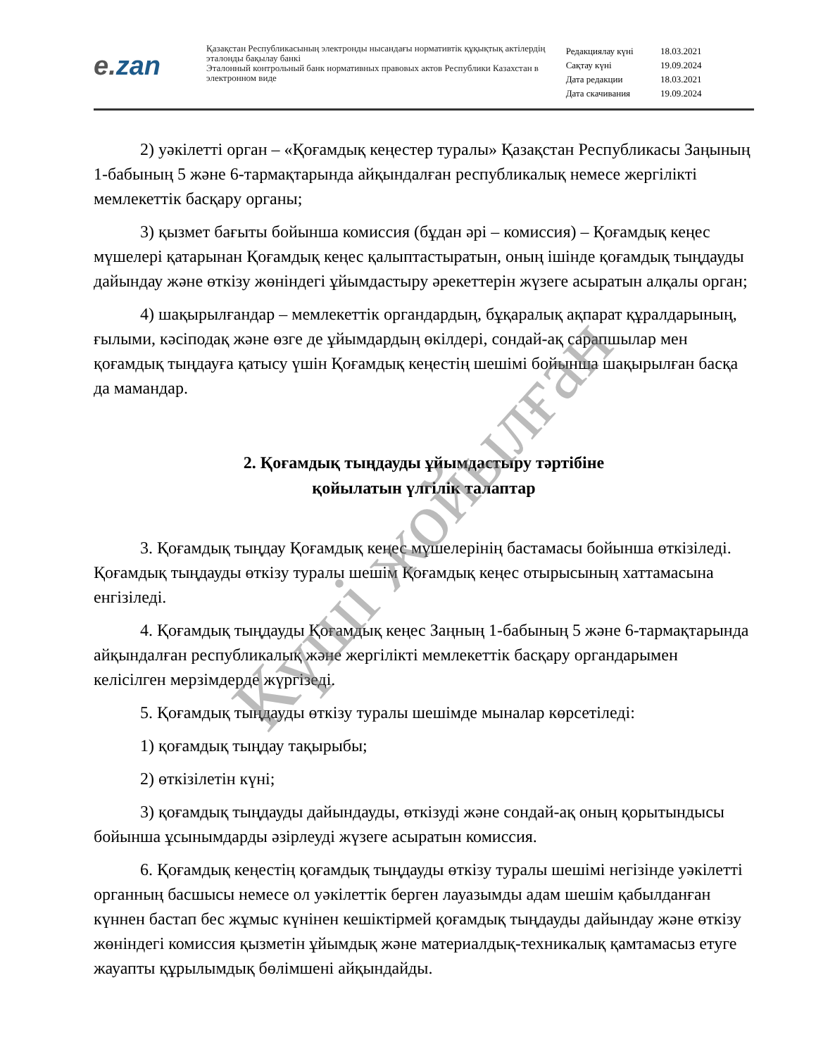e. zan
Қазақстан Республикасының электронды нысандағы нормативтік құқықтық актілердің эталонды бақылау банкі
Эталонный контрольный банк нормативных правовых актов Республики Казахстан в электронном виде
| Редакциялау күні | 18.03.2021 |
| Сақтау күні | 19.09.2024 |
| Дата редакции | 18.03.2021 |
| Дата скачивания | 19.09.2024 |
2) уәкілетті орган – «Қоғамдық кеңестер туралы» Қазақстан Республикасы Заңының 1-бабының 5 және 6-тармақтарында айқындалған республикалық немесе жергілікті мемлекеттік басқару органы;
3) қызмет бағыты бойынша комиссия (бұдан әрі – комиссия) – Қоғамдық кеңес мүшелері қатарынан Қоғамдық кеңес қалыптастыратын, оның ішінде қоғамдық тыңдауды дайындау және өткізу жөніндегі ұйымдастыру әрекеттерін жүзеге асыратын алқалы орган;
4) шақырылғандар – мемлекеттік органдардың, бұқаралық ақпарат құралдарының, ғылыми, кәсіподақ және өзге де ұйымдардың өкілдері, сондай-ақ сарапшылар мен қоғамдық тыңдауға қатысу үшін Қоғамдық кеңестің шешімі бойынша шақырылған басқа да мамандар.
2. Қоғамдық тыңдауды ұйымдастыру тәртібіне
қойылатын үлгілік талаптар
3. Қоғамдық тыңдау Қоғамдық кеңес мүшелерінің бастамасы бойынша өткізіледі. Қоғамдық тыңдауды өткізу туралы шешім Қоғамдық кеңес отырысының хаттамасына енгізіледі.
4. Қоғамдық тыңдауды Қоғамдық кеңес Заңның 1-бабының 5 және 6-тармақтарында айқындалған республикалық және жергілікті мемлекеттік басқару органдарымен келісілген мерзімдерде жүргізеді.
5. Қоғамдық тыңдауды өткізу туралы шешімде мыналар көрсетіледі:
1) қоғамдық тыңдау тақырыбы;
2) өткізілетін күні;
3) қоғамдық тыңдауды дайындауды, өткізуді және сондай-ақ оның қорытындысы бойынша ұсынымдарды әзірлеуді жүзеге асыратын комиссия.
6. Қоғамдық кеңестің қоғамдық тыңдауды өткізу туралы шешімі негізінде уәкілетті органның басшысы немесе ол уәкілеттік берген лауазымды адам шешім қабылданған күннен бастап бес жұмыс күнінен кешіктірмей қоғамдық тыңдауды дайындау және өткізу жөніндегі комиссия қызметін ұйымдық және материалдық-техникалық қамтамасыз етуге жауапты құрылымдық бөлімшені айқындайды.
Күші жойылған